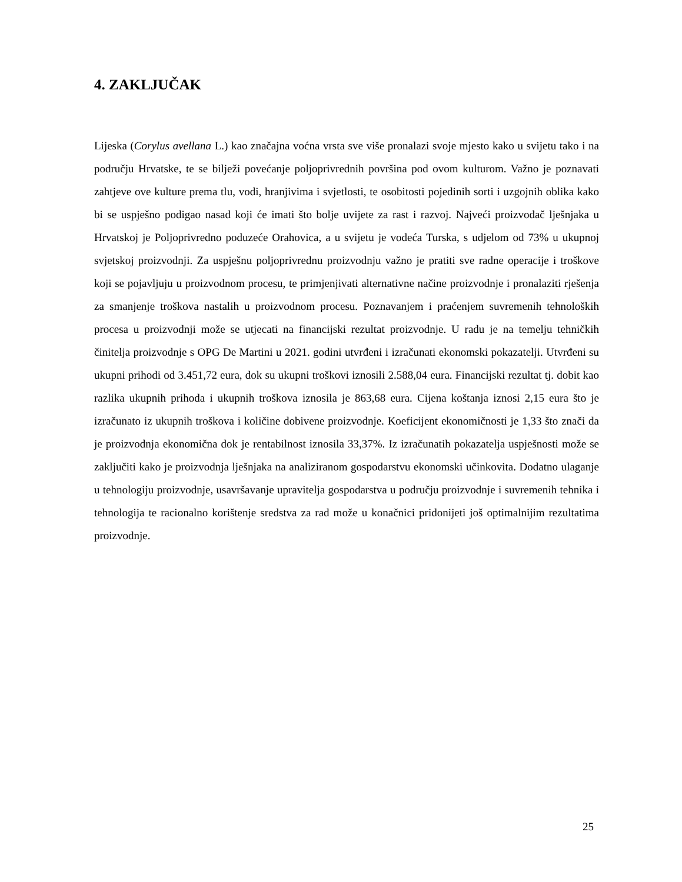4. ZAKLJUČAK
Lijeska (Corylus avellana L.) kao značajna voćna vrsta sve više pronalazi svoje mjesto kako u svijetu tako i na području Hrvatske, te se bilježi povećanje poljoprivrednih površina pod ovom kulturom. Važno je poznavati zahtjeve ove kulture prema tlu, vodi, hranjivima i svjetlosti, te osobitosti pojedinih sorti i uzgojnih oblika kako bi se uspješno podigao nasad koji će imati što bolje uvijete za rast i razvoj. Najveći proizvođač lješnjaka u Hrvatskoj je Poljoprivredno poduzeće Orahovica, a u svijetu je vodeća Turska, s udjelom od 73% u ukupnoj svjetskoj proizvodnji. Za uspješnu poljoprivrednu proizvodnju važno je pratiti sve radne operacije i troškove koji se pojavljuju u proizvodnom procesu, te primjenjivati alternativne načine proizvodnje i pronalaziti rješenja za smanjenje troškova nastalih u proizvodnom procesu. Poznavanjem i praćenjem suvremenih tehnoloških procesa u proizvodnji može se utjecati na financijski rezultat proizvodnje. U radu je na temelju tehničkih činitelja proizvodnje s OPG De Martini u 2021. godini utvrđeni i izračunati ekonomski pokazatelji. Utvrđeni su ukupni prihodi od 3.451,72 eura, dok su ukupni troškovi iznosili 2.588,04 eura. Financijski rezultat tj. dobit kao razlika ukupnih prihoda i ukupnih troškova iznosila je 863,68 eura. Cijena koštanja iznosi 2,15 eura što je izračunato iz ukupnih troškova i količine dobivene proizvodnje. Koeficijent ekonomičnosti je 1,33 što znači da je proizvodnja ekonomična dok je rentabilnost iznosila 33,37%. Iz izračunatih pokazatelja uspješnosti može se zaključiti kako je proizvodnja lješnjaka na analiziranom gospodarstvu ekonomski učinkovita. Dodatno ulaganje u tehnologiju proizvodnje, usavršavanje upravitelja gospodarstva u području proizvodnje i suvremenih tehnika i tehnologija te racionalno korištenje sredstva za rad može u konačnici pridonijeti još optimalnijim rezultatima proizvodnje.
25